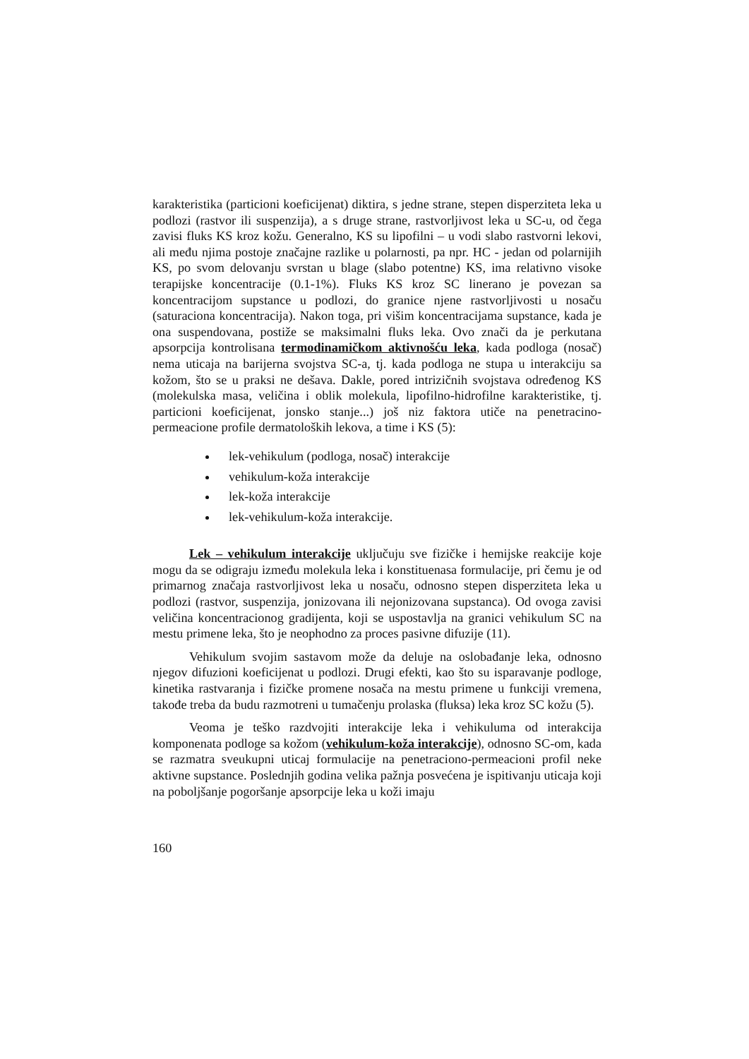karakteristika (particioni koeficijenat) diktira, s jedne strane, stepen disperziteta leka u podlozi (rastvor ili suspenzija), a s druge strane, rastvorljivost leka u SC-u, od čega zavisi fluks KS kroz kožu. Generalno, KS su lipofilni – u vodi slabo rastvorni lekovi, ali među njima postoje značajne razlike u polarnosti, pa npr. HC - jedan od polarnijih KS, po svom delovanju svrstan u blage (slabo potentne) KS, ima relativno visoke terapijske koncentracije (0.1-1%). Fluks KS kroz SC linerano je povezan sa koncentracijom supstance u podlozi, do granice njene rastvorljivosti u nosaču (saturaciona koncentracija). Nakon toga, pri višim koncentracijama supstance, kada je ona suspendovana, postiže se maksimalni fluks leka. Ovo znači da je perkutana apsorpcija kontrolisana termodinamičkom aktivnošću leka, kada podloga (nosač) nema uticaja na barijerna svojstva SC-a, tj. kada podloga ne stupa u interakciju sa kožom, što se u praksi ne dešava. Dakle, pored intrizičnih svojstava određenog KS (molekulska masa, veličina i oblik molekula, lipofilno-hidrofilne karakteristike, tj. particioni koeficijenat, jonsko stanje...) još niz faktora utiče na penetracino-permeacione profile dermatoloških lekova, a time i KS (5):
lek-vehikulum (podloga, nosač) interakcije
vehikulum-koža interakcije
lek-koža interakcije
lek-vehikulum-koža interakcije.
Lek – vehikulum interakcije uključuju sve fizičke i hemijske reakcije koje mogu da se odigraju između molekula leka i konstituenasa formulacije, pri čemu je od primarnog značaja rastvorljivost leka u nosaču, odnosno stepen disperziteta leka u podlozi (rastvor, suspenzija, jonizovana ili nejonizovana supstanca). Od ovoga zavisi veličina koncentracionog gradijenta, koji se uspostavlja na granici vehikulum SC na mestu primene leka, što je neophodno za proces pasivne difuzije (11).
Vehikulum svojim sastavom može da deluje na oslobađanje leka, odnosno njegov difuzioni koeficijenat u podlozi. Drugi efekti, kao što su isparavanje podloge, kinetika rastvaranja i fizičke promene nosača na mestu primene u funkciji vremena, takođe treba da budu razmotreni u tumačenju prolaska (fluksa) leka kroz SC kožu (5).
Veoma je teško razdvojiti interakcije leka i vehikuluma od interakcija komponenata podloge sa kožom (vehikulum-koža interakcije), odnosno SC-om, kada se razmatra sveukupni uticaj formulacije na penetraciono-permeacioni profil neke aktivne supstance. Poslednjih godina velika pažnja posvećena je ispitivanju uticaja koji na poboljšanje pogoršanje apsorpcije leka u koži imaju
160